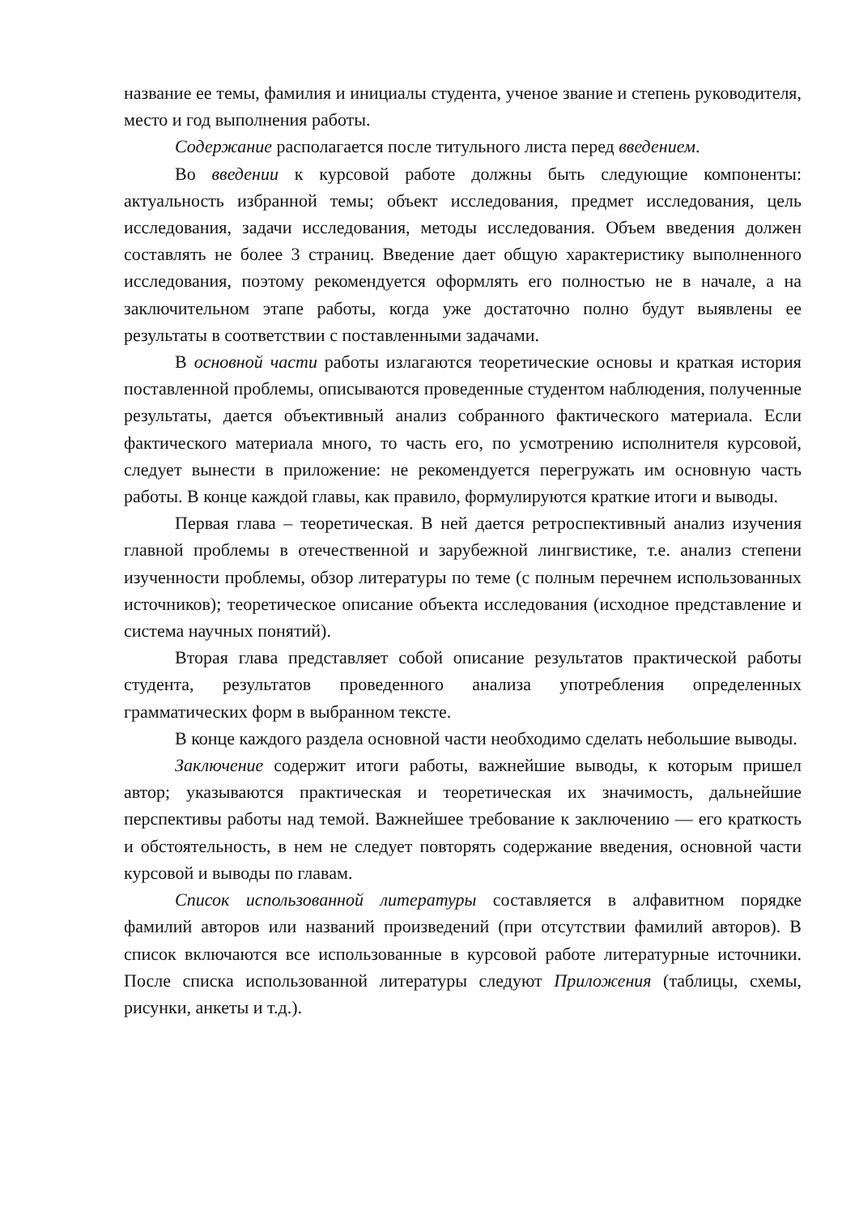название ее темы, фамилия и инициалы студента, ученое звание и степень руководителя, место и год выполнения работы.
Содержание располагается после титульного листа перед введением.
Во введении к курсовой работе должны быть следующие компоненты: актуальность избранной темы; объект исследования, предмет исследования, цель исследования, задачи исследования, методы исследования. Объем введения должен составлять не более 3 страниц. Введение дает общую характеристику выполненного исследования, поэтому рекомендуется оформлять его полностью не в начале, а на заключительном этапе работы, когда уже достаточно полно будут выявлены ее результаты в соответствии с поставленными задачами.
В основной части работы излагаются теоретические основы и краткая история поставленной проблемы, описываются проведенные студентом наблюдения, полученные результаты, дается объективный анализ собранного фактического материала. Если фактического материала много, то часть его, по усмотрению исполнителя курсовой, следует вынести в приложение: не рекомендуется перегружать им основную часть работы. В конце каждой главы, как правило, формулируются краткие итоги и выводы.
Первая глава – теоретическая. В ней дается ретроспективный анализ изучения главной проблемы в отечественной и зарубежной лингвистике, т.е. анализ степени изученности проблемы, обзор литературы по теме (с полным перечнем использованных источников); теоретическое описание объекта исследования (исходное представление и система научных понятий).
Вторая глава представляет собой описание результатов практической работы студента, результатов проведенного анализа употребления определенных грамматических форм в выбранном тексте.
В конце каждого раздела основной части необходимо сделать небольшие выводы.
Заключение содержит итоги работы, важнейшие выводы, к которым пришел автор; указываются практическая и теоретическая их значимость, дальнейшие перспективы работы над темой. Важнейшее требование к заключению — его краткость и обстоятельность, в нем не следует повторять содержание введения, основной части курсовой и выводы по главам.
Список использованной литературы составляется в алфавитном порядке фамилий авторов или названий произведений (при отсутствии фамилий авторов). В список включаются все использованные в курсовой работе литературные источники. После списка использованной литературы следуют Приложения (таблицы, схемы, рисунки, анкеты и т.д.).